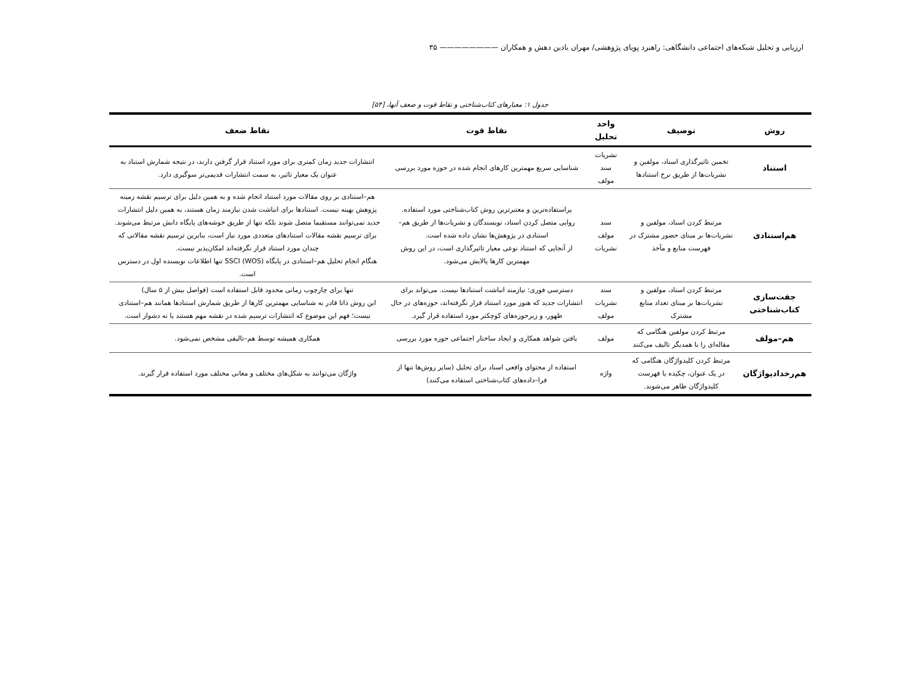ارزیابی و تحلیل شبکه‌های اجتماعی دانشگاهی: راهبرد پویای پژوهشی/ مهران بادین دهش و همکاران ———————— ۳۵
جدول ۱: معیارهای کتاب‌شناختی و نقاط قوت و ضعف آنها، [۵۴]
| روش | توصیف | واحد تحلیل | نقاط قوت | نقاط ضعف |
| --- | --- | --- | --- | --- |
| استناد | تخمین تاثیرگذاری اسناد، مولفین و نشریات‌ها از طریق نرخ استنادها | نشریات سند مولف | شناسایی سریع مهمترین کارهای انجام شده در حوزه مورد بررسی | انتشارات جدید زمان کمتری برای مورد استناد قرار گرفتن دارند، در نتیجه شمارش استناد به عنوان یک معیار تاثیر، به سمت انتشارات قدیمی‌تر سوگیری دارد. |
| هم‌استنادی | مرتبط کردن اسناد، مولفین و نشریات‌ها بر مبنای حضور مشترک در فهرست منابع و مآخذ | سند مولف نشریات | پراستفاده‌ترین و معتبرترین روش کتاب‌شناختی مورد استفاده. روایی متصل کردن اسناد، نویسندگان و نشریات‌ها از طریق هم–استنادی در پژوهش‌ها نشان داده شده است. از آنجایی که استناد نوعی معیار تاثیرگذاری است، در این روش مهمترین کارها پالایش می‌شود. | هم–استنادی بر روی مقالات مورد استناد انجام شده و به همین دلیل برای ترسیم نقشه زمینه پژوهش بهینه نیست. استنادها برای انباشت شدن نیازمند زمان هستند، به همین دلیل انتشارات جدید نمی‌توانند مستقیما متصل شوند بلکه تنها از طریق خوشه‌های پایگاه دانش مرتبط می‌شوند. برای ترسیم نقشه مقالات استنادهای متعددی مورد نیاز است، بنابرین ترسیم نقشه مقالاتی که چندان مورد استناد قرار نگرفته‌اند امکان‌پذیر نیست. هنگام انجام تحلیل هم–استنادی در پایگاه SSCI (WOS) تنها اطلاعات نویسنده اول در دسترس است. |
| جفت‌سازی کتاب‌شناختی | مرتبط کردن اسناد، مولفین و نشریات‌ها بر مبنای تعداد منابع مشترک | سند نشریات مولف | دسترسی فوری: نیازمند انباشت استنادها نیست. می‌تواند برای انتشارات جدید که هنوز مورد استناد قرار نگرفته‌اند، حوزه‌های در حال ظهور، و زیرحوزه‌های کوچکتر مورد استفاده قرار گیرد. | تنها برای چارچوب زمانی محدود قابل استفاده است (فواصل بیش از ۵ سال) این روش ذاتا قادر به شناسایی مهمترین کارها از طریق شمارش استنادها همانند هم–استنادی نیست؛ فهم این موضوع که انتشارات ترسیم شده در نقشه مهم هستند یا نه دشوار است. |
| هم–مولف | مرتبط کردن مولفین هنگامی که مقاله‌ای را با همدیگر تالیف می‌کنند | مولف | یافتن شواهد همکاری و ایجاد ساختار اجتماعی حوزه مورد بررسی | همکاری همیشه توسط هم–تالیفی مشخص نمی‌شود. |
| هم‌رخدادیواژگان | مرتبط کردن کلیدواژگان هنگامی که در یک عنوان، چکیده یا فهرست کلیدواژگان ظاهر می‌شوند. | واژه | استفاده از محتوای واقعی اسناد برای تحلیل (سایر روش‌ها تنها از فرا–داده‌های کتاب‌شناختی استفاده می‌کنند) | واژگان می‌توانند به شکل‌های مختلف و معانی مختلف مورد استفاده قرار گیرند. |